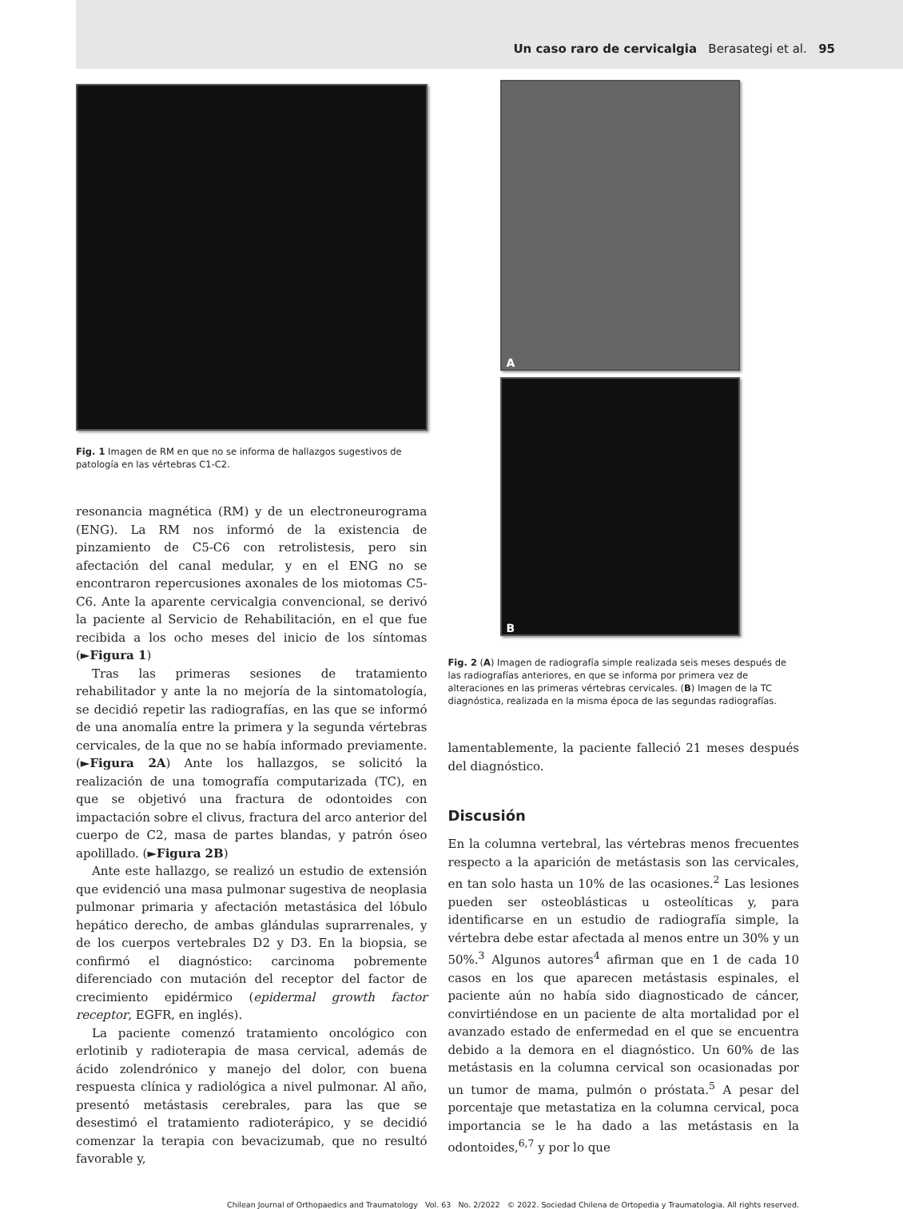Un caso raro de cervicalgia Berasategi et al. 95
Fig. 1 Imagen de RM en que no se informa de hallazgos sugestivos de patología en las vértebras C1-C2.
resonancia magnética (RM) y de un electroneurograma (ENG). La RM nos informó de la existencia de pinzamiento de C5-C6 con retrolistesis, pero sin afectación del canal medular, y en el ENG no se encontraron repercusiones axonales de los miotomas C5-C6. Ante la aparente cervicalgia convencional, se derivó la paciente al Servicio de Rehabilitación, en el que fue recibida a los ocho meses del inicio de los síntomas (►Figura 1)
Tras las primeras sesiones de tratamiento rehabilitador y ante la no mejoría de la sintomatología, se decidió repetir las radiografías, en las que se informó de una anomalía entre la primera y la segunda vértebras cervicales, de la que no se había informado previamente.(►Figura 2A) Ante los hallazgos, se solicitó la realización de una tomografía computarizada (TC), en que se objetivó una fractura de odontoides con impactación sobre el clivus, fractura del arco anterior del cuerpo de C2, masa de partes blandas, y patrón óseo apolillado. (►Figura 2B)
Ante este hallazgo, se realizó un estudio de extensión que evidenció una masa pulmonar sugestiva de neoplasia pulmonar primaria y afectación metastásica del lóbulo hepático derecho, de ambas glándulas suprarrenales, y de los cuerpos vertebrales D2 y D3. En la biopsia, se confirmó el diagnóstico: carcinoma pobremente diferenciado con mutación del receptor del factor de crecimiento epidérmico (epidermal growth factor receptor, EGFR, en inglés).
La paciente comenzó tratamiento oncológico con erlotinib y radioterapia de masa cervical, además de ácido zolendrónico y manejo del dolor, con buena respuesta clínica y radiológica a nivel pulmonar. Al año, presentó metástasis cerebrales, para las que se desestimó el tratamiento radioterápico, y se decidió comenzar la terapia con bevacizumab, que no resultó favorable y,
A
B
Fig. 2 (A) Imagen de radiografía simple realizada seis meses después de las radiografías anteriores, en que se informa por primera vez de alteraciones en las primeras vértebras cervicales. (B) Imagen de la TC diagnóstica, realizada en la misma época de las segundas radiografías.
lamentablemente, la paciente falleció 21 meses después del diagnóstico.
Discusión
En la columna vertebral, las vértebras menos frecuentes respecto a la aparición de metástasis son las cervicales, en tan solo hasta un 10% de las ocasiones.<sup>2</sup> Las lesiones pueden ser osteoblásticas u osteolíticas y, para identificarse en un estudio de radiografía simple, la vértebra debe estar afectada al menos entre un 30% y un 50%.<sup>3</sup> Algunos autores<sup>4</sup> afirman que en 1 de cada 10 casos en los que aparecen metástasis espinales, el paciente aún no había sido diagnosticado de cáncer, convirtiéndose en un paciente de alta mortalidad por el avanzado estado de enfermedad en el que se encuentra debido a la demora en el diagnóstico. Un 60% de las metástasis en la columna cervical son ocasionadas por un tumor de mama, pulmón o próstata.<sup>5</sup> A pesar del porcentaje que metastatiza en la columna cervical, poca importancia se le ha dado a las metástasis en la odontoides,<sup>6,7</sup> y por lo que
Chilean Journal of Orthopaedics and Traumatology Vol. 63 No. 2/2022 © 2022. Sociedad Chilena de Ortopedia y Traumatologia. All rights reserved.